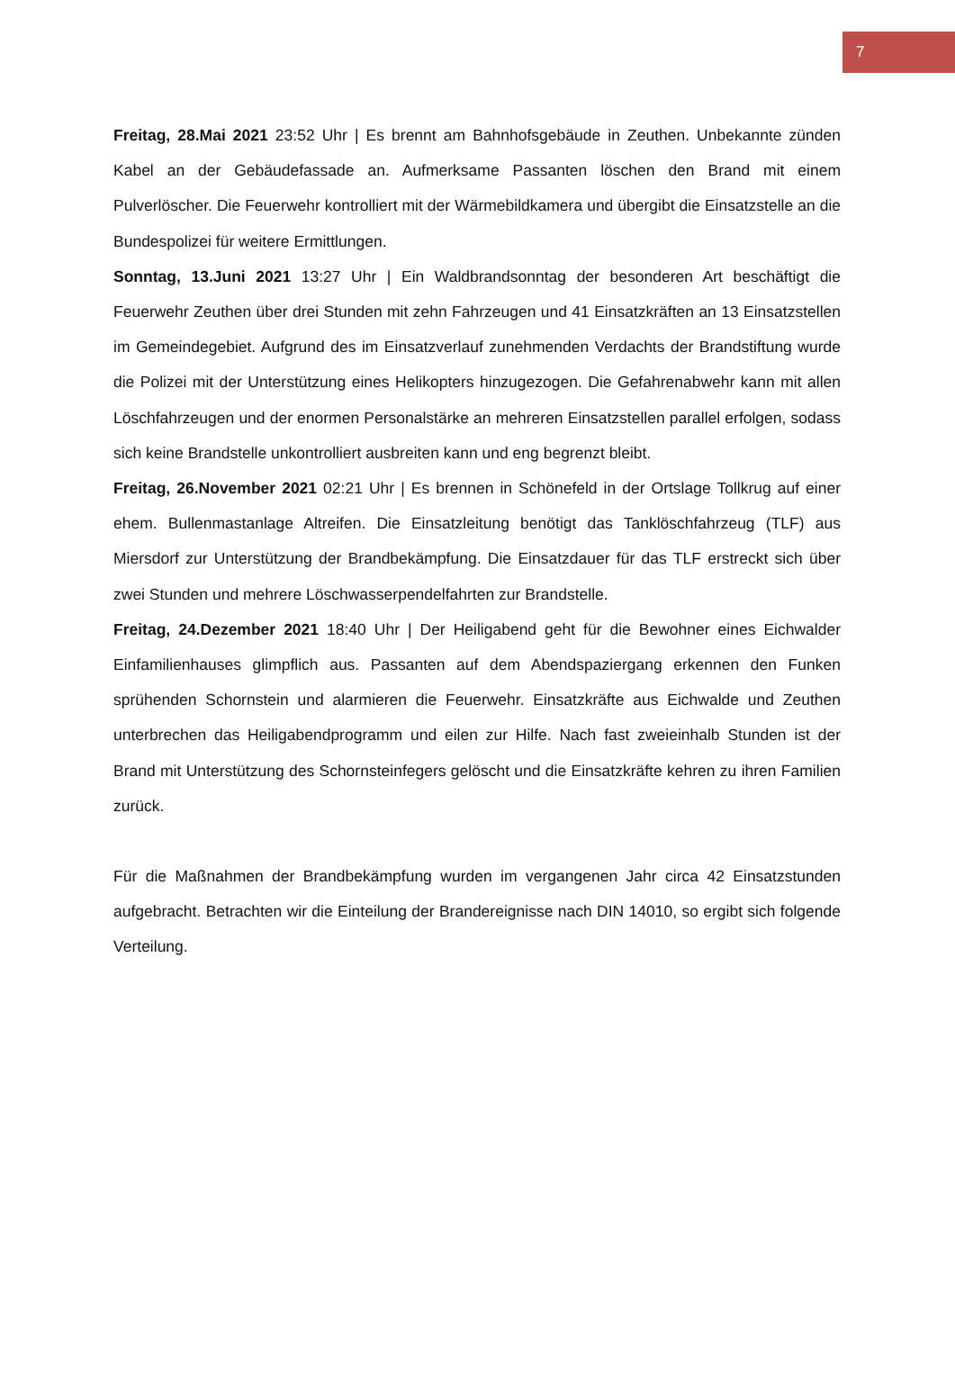7
Freitag, 28.Mai 2021 23:52 Uhr | Es brennt am Bahnhofsgebäude in Zeuthen. Unbekannte zünden Kabel an der Gebäudefassade an. Aufmerksame Passanten löschen den Brand mit einem Pulverlöscher. Die Feuerwehr kontrolliert mit der Wärmebildkamera und übergibt die Einsatzstelle an die Bundespolizei für weitere Ermittlungen.
Sonntag, 13.Juni 2021 13:27 Uhr | Ein Waldbrandsonntag der besonderen Art beschäftigt die Feuerwehr Zeuthen über drei Stunden mit zehn Fahrzeugen und 41 Einsatzkräften an 13 Einsatzstellen im Gemeindegebiet. Aufgrund des im Einsatzverlauf zunehmenden Verdachts der Brandstiftung wurde die Polizei mit der Unterstützung eines Helikopters hinzugezogen. Die Gefahrenabwehr kann mit allen Löschfahrzeugen und der enormen Personalstärke an mehreren Einsatzstellen parallel erfolgen, sodass sich keine Brandstelle unkontrolliert ausbreiten kann und eng begrenzt bleibt.
Freitag, 26.November 2021 02:21 Uhr | Es brennen in Schönefeld in der Ortslage Tollkrug auf einer ehem. Bullenmastanlage Altreifen. Die Einsatzleitung benötigt das Tanklöschfahrzeug (TLF) aus Miersdorf zur Unterstützung der Brandbekämpfung. Die Einsatzdauer für das TLF erstreckt sich über zwei Stunden und mehrere Löschwasserpendelfahrten zur Brandstelle.
Freitag, 24.Dezember 2021 18:40 Uhr | Der Heiligabend geht für die Bewohner eines Eichwalder Einfamilienhauses glimpflich aus. Passanten auf dem Abendspaziergang erkennen den Funken sprühenden Schornstein und alarmieren die Feuerwehr. Einsatzkräfte aus Eichwalde und Zeuthen unterbrechen das Heiligabendprogramm und eilen zur Hilfe. Nach fast zweieinhalb Stunden ist der Brand mit Unterstützung des Schornsteinfegers gelöscht und die Einsatzkräfte kehren zu ihren Familien zurück.
Für die Maßnahmen der Brandbekämpfung wurden im vergangenen Jahr circa 42 Einsatzstunden aufgebracht. Betrachten wir die Einteilung der Brandereignisse nach DIN 14010, so ergibt sich folgende Verteilung.